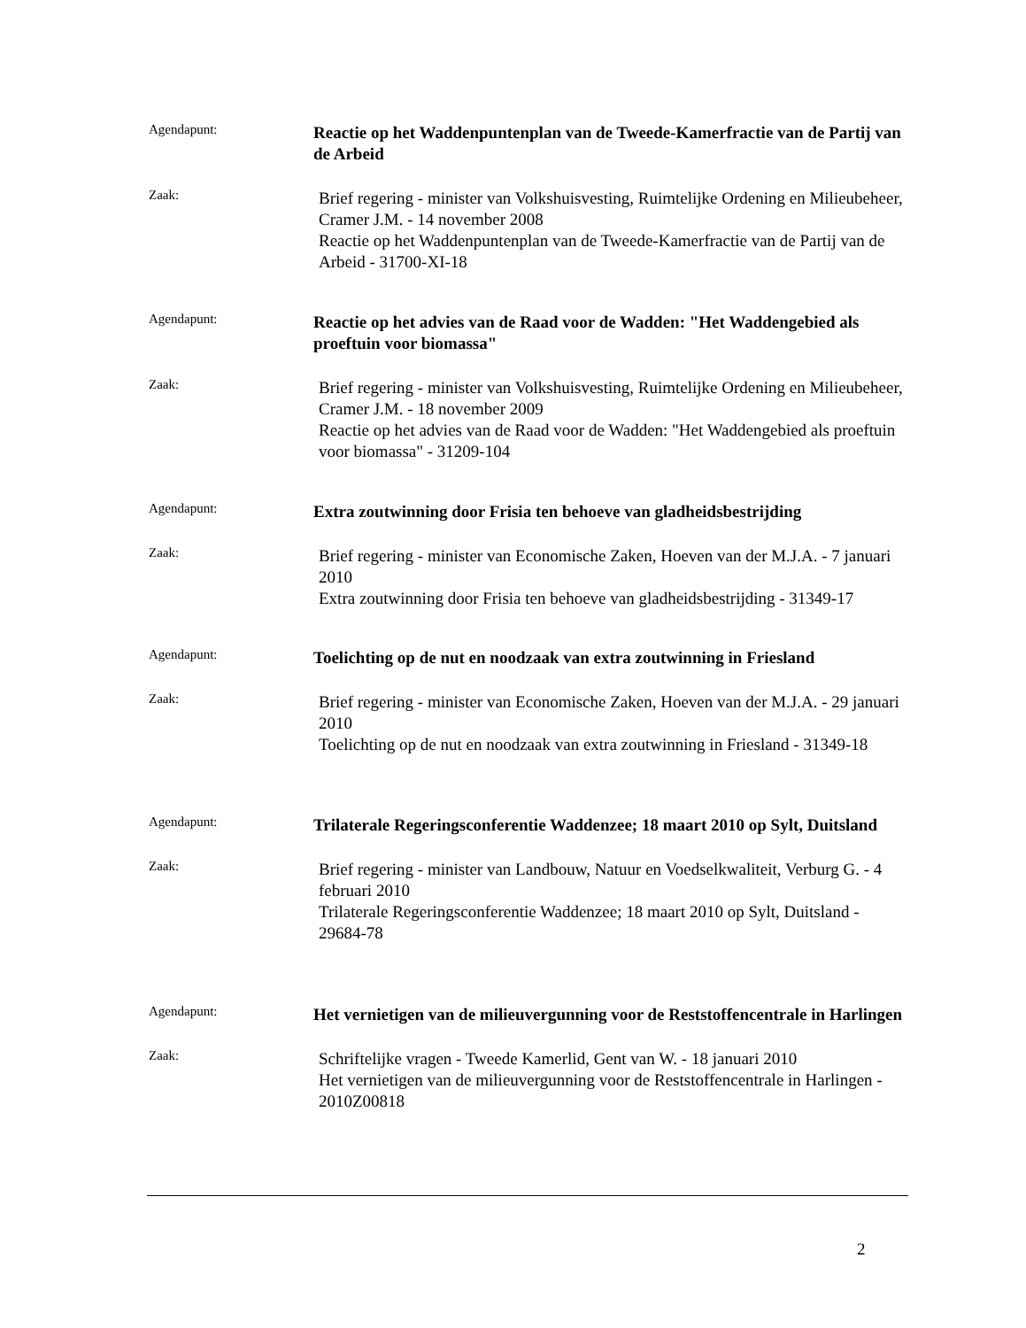Agendapunt:
Reactie op het Waddenpuntenplan van de Tweede-Kamerfractie van de Partij van de Arbeid
Zaak:
Brief regering - minister van Volkshuisvesting, Ruimtelijke Ordening en Milieubeheer, Cramer J.M. - 14 november 2008
Reactie op het Waddenpuntenplan van de Tweede-Kamerfractie van de Partij van de Arbeid - 31700-XI-18
Agendapunt:
Reactie op het advies van de Raad voor de Wadden: "Het Waddengebied als proeftuin voor biomassa"
Zaak:
Brief regering - minister van Volkshuisvesting, Ruimtelijke Ordening en Milieubeheer, Cramer J.M. - 18 november 2009
Reactie op het advies van de Raad voor de Wadden: "Het Waddengebied als proeftuin voor biomassa" - 31209-104
Agendapunt:
Extra zoutwinning door Frisia ten behoeve van gladheidsbestrijding
Zaak:
Brief regering - minister van Economische Zaken, Hoeven van der M.J.A. - 7 januari 2010
Extra zoutwinning door Frisia ten behoeve van gladheidsbestrijding - 31349-17
Agendapunt:
Toelichting op de nut en noodzaak van extra zoutwinning in Friesland
Zaak:
Brief regering - minister van Economische Zaken, Hoeven van der M.J.A. - 29 januari 2010
Toelichting op de nut en noodzaak van extra zoutwinning in Friesland - 31349-18
Agendapunt:
Trilaterale Regeringsconferentie Waddenzee; 18 maart 2010 op Sylt, Duitsland
Zaak:
Brief regering - minister van Landbouw, Natuur en Voedselkwaliteit, Verburg G. - 4 februari 2010
Trilaterale Regeringsconferentie Waddenzee; 18 maart 2010 op Sylt, Duitsland - 29684-78
Agendapunt:
Het vernietigen van de milieuvergunning voor de Reststoffencentrale in Harlingen
Zaak:
Schriftelijke vragen - Tweede Kamerlid, Gent van W. - 18 januari 2010
Het vernietigen van de milieuvergunning voor de Reststoffencentrale in Harlingen - 2010Z00818
2